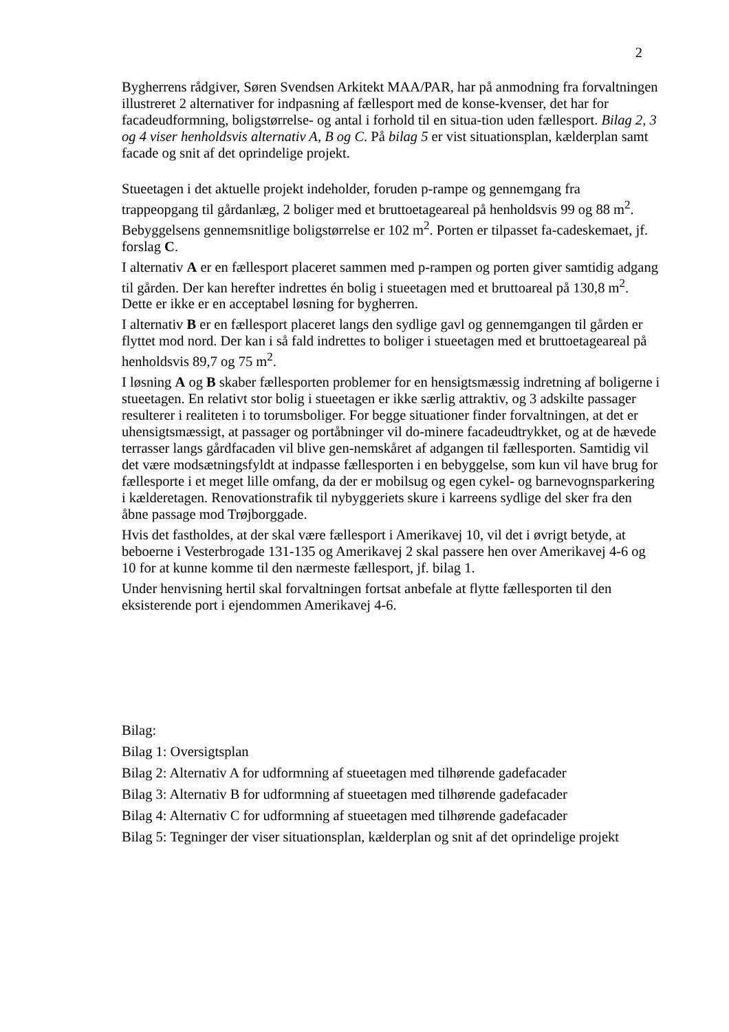2
Bygherrens rådgiver, Søren Svendsen Arkitekt MAA/PAR, har på anmodning fra forvaltningen illustreret 2 alternativer for indpasning af fællesport med de konse-kvenser, det har for facadeudformning, boligstørrelse- og antal i forhold til en situa-tion uden fællesport. Bilag 2, 3 og 4 viser henholdsvis alternativ A, B og C. På bilag 5 er vist situationsplan, kælderplan samt facade og snit af det oprindelige projekt.
Stueetagen i det aktuelle projekt indeholder, foruden p-rampe og gennemgang fra trappeopgang til gårdanlæg, 2 boliger med et bruttoetageareal på henholdsvis 99 og 88 m<sup>2</sup>. Bebyggelsens gennemsnitlige boligstørrelse er 102 m<sup>2</sup>. Porten er tilpasset fa-cadeskemaet, jf. forslag C.
I alternativ A er en fællesport placeret sammen med p-rampen og porten giver samtidig adgang til gården. Der kan herefter indrettes én bolig i stueetagen med et bruttoareal på 130,8 m<sup>2</sup>. Dette er ikke er en acceptabel løsning for bygherren.
I alternativ B er en fællesport placeret langs den sydlige gavl og gennemgangen til gården er flyttet mod nord. Der kan i så fald indrettes to boliger i stueetagen med et bruttoetageareal på henholdsvis 89,7 og 75 m<sup>2</sup>.
I løsning A og B skaber fællesporten problemer for en hensigtsmæssig indretning af boligerne i stueetagen. En relativt stor bolig i stueetagen er ikke særlig attraktiv, og 3 adskilte passager resulterer i realiteten i to torumsboliger. For begge situationer finder forvaltningen, at det er uhensigtsmæssigt, at passager og portåbninger vil do-minere facadeudtrykket, og at de hævede terrasser langs gårdfacaden vil blive gen-nemskåret af adgangen til fællesporten. Samtidig vil det være modsætningsfyldt at indpasse fællesporten i en bebyggelse, som kun vil have brug for fællesporte i et meget lille omfang, da der er mobilsug og egen cykel- og barnevognsparkering i kælderetagen. Renovationstrafik til nybyggeriets skure i karreens sydlige del sker fra den åbne passage mod Trøjborggade.
Hvis det fastholdes, at der skal være fællesport i Amerikavej 10, vil det i øvrigt betyde, at beboerne i Vesterbrogade 131-135 og Amerikavej 2 skal passere hen over Amerikavej 4-6 og 10 for at kunne komme til den nærmeste fællesport, jf. bilag 1.
Under henvisning hertil skal forvaltningen fortsat anbefale at flytte fællesporten til den eksisterende port i ejendommen Amerikavej 4-6.
Bilag:
Bilag 1: Oversigtsplan
Bilag 2: Alternativ A for udformning af stueetagen med tilhørende gadefacader
Bilag 3: Alternativ B for udformning af stueetagen med tilhørende gadefacader
Bilag 4: Alternativ C for udformning af stueetagen med tilhørende gadefacader
Bilag 5: Tegninger der viser situationsplan, kælderplan og snit af det oprindelige projekt